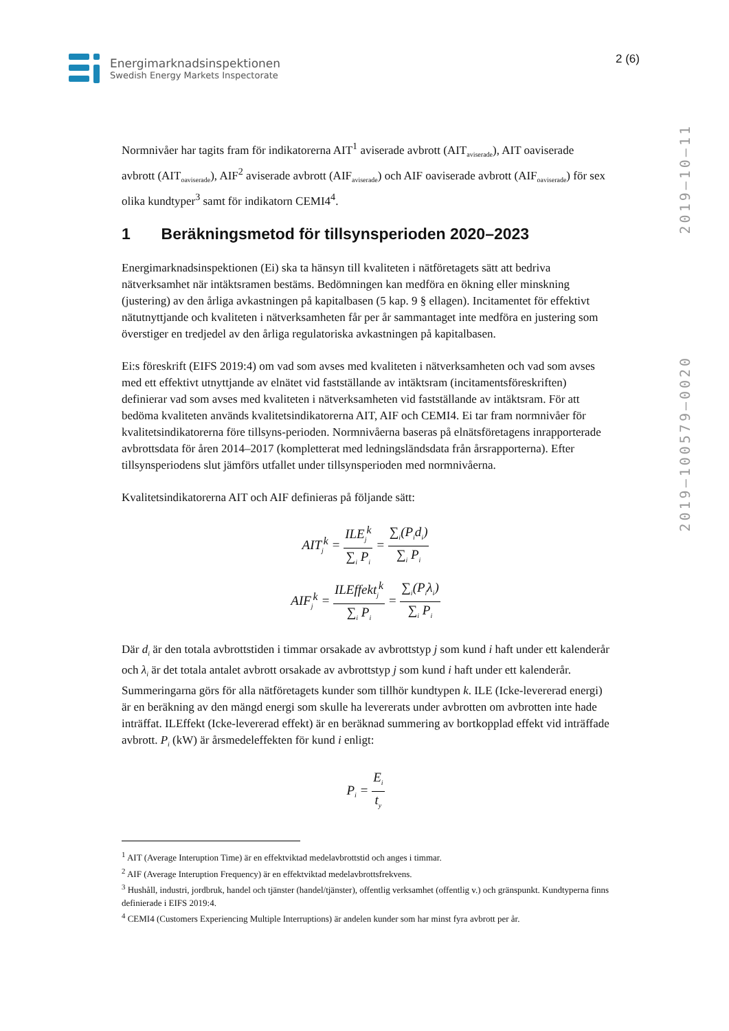Energimarknadsinspektionen
Swedish Energy Markets Inspectorate
2 (6)
2019–100579–0020 2019–10–11
Normnivåer har tagits fram för indikatorerna AIT<sup>1</sup> aviserade avbrott (AIT<sub>aviserade</sub>), AIT oaviserade avbrott (AIT<sub>oaviserade</sub>), AIF<sup>2</sup> aviserade avbrott (AIF<sub>aviserade</sub>) och AIF oaviserade avbrott (AIF<sub>oaviserade</sub>) för sex olika kundtyper<sup>3</sup> samt för indikatorn CEMI4<sup>4</sup>.
1 Beräkningsmetod för tillsynsperioden 2020–2023
Energimarknadsinspektionen (Ei) ska ta hänsyn till kvaliteten i nätföretagets sätt att bedriva nätverksamhet när intäktsramen bestäms. Bedömningen kan medföra en ökning eller minskning (justering) av den årliga avkastningen på kapitalbasen (5 kap. 9 § ellagen). Incitamentet för effektivt nätutnyttjande och kvaliteten i nätverksamheten får per år sammantaget inte medföra en justering som överstiger en tredjedel av den årliga regulatoriska avkastningen på kapitalbasen.
Ei:s föreskrift (EIFS 2019:4) om vad som avses med kvaliteten i nätverksamheten och vad som avses med ett effektivt utnyttjande av elnätet vid fastställande av intäktsram (incitamentsföreskriften) definierar vad som avses med kvaliteten i nätverksamheten vid fastställande av intäktsram. För att bedöma kvaliteten används kvalitetsindikatorerna AIT, AIF och CEMI4. Ei tar fram normnivåer för kvalitetsindikatorerna före tillsyns-perioden. Normnivåerna baseras på elnätsföretagens inrapporterade avbrottsdata för åren 2014–2017 (kompletterat med ledningsländsdata från årsrapporterna). Efter tillsynsperiodens slut jämförs utfallet under tillsynsperioden med normnivåerna.
Kvalitetsindikatorerna AIT och AIF definieras på följande sätt:
AIT<sub>j</sub><sup>k</sup> = ILE<sub>j</sub><sup>k</sup> ∑<sub>i</sub> P<sub>i</sub> = ∑<sub>i</sub>(P<sub>i</sub>d<sub>i</sub>) ∑<sub>i</sub> P<sub>i</sub>
AIF<sub>j</sub><sup>k</sup> = ILEffekt<sub>j</sub><sup>k</sup> ∑<sub>i</sub> P<sub>i</sub> = ∑<sub>i</sub>(P<sub>i</sub>λ<sub>i</sub>) ∑<sub>i</sub> P<sub>i</sub>
Där d<sub>i</sub> är den totala avbrottstiden i timmar orsakade av avbrottstyp j som kund i haft under ett kalenderår och λ<sub>i</sub> är det totala antalet avbrott orsakade av avbrottstyp j som kund i haft under ett kalenderår. Summeringarna görs för alla nätföretagets kunder som tillhör kundtypen k. ILE (Icke-levererad energi) är en beräkning av den mängd energi som skulle ha levererats under avbrotten om avbrotten inte hade inträffat. ILEffekt (Icke-levererad effekt) är en beräknad summering av bortkopplad effekt vid inträffade avbrott. P<sub>i</sub> (kW) är årsmedeleffekten för kund i enligt:
P<sub>i</sub> = E<sub>i</sub> t<sub>y</sub>
<sup>1</sup> AIT (Average Interuption Time) är en effektviktad medelavbrottstid och anges i timmar.
<sup>2</sup> AIF (Average Interuption Frequency) är en effektviktad medelavbrottsfrekvens.
<sup>3</sup> Hushåll, industri, jordbruk, handel och tjänster (handel/tjänster), offentlig verksamhet (offentlig v.) och gränspunkt. Kundtyperna finns definierade i EIFS 2019:4.
<sup>4</sup> CEMI4 (Customers Experiencing Multiple Interruptions) är andelen kunder som har minst fyra avbrott per år.